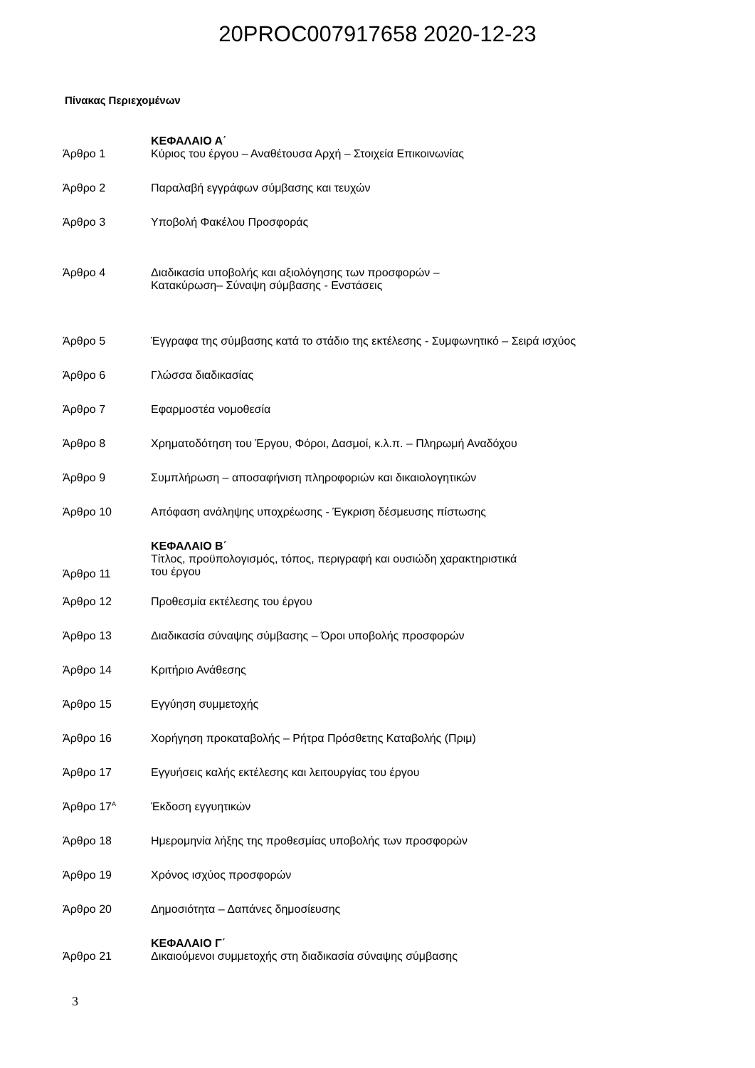20PROC007917658 2020-12-23
Πίνακας Περιεχομένων
| | ΚΕΦΑΛΑΙΟ Α΄ |
| Άρθρο 1 | Κύριος του έργου – Αναθέτουσα Αρχή – Στοιχεία Επικοινωνίας |
| Άρθρο 2 | Παραλαβή εγγράφων σύμβασης και τευχών |
| Άρθρο 3 | Υποβολή Φακέλου Προσφοράς |
| Άρθρο 4 | Διαδικασία υποβολής και αξιολόγησης των προσφορών – Κατακύρωση– Σύναψη σύμβασης - Ενστάσεις |
| Άρθρο 5 | Έγγραφα της σύμβασης κατά το στάδιο της εκτέλεσης - Συμφωνητικό – Σειρά ισχύος |
| Άρθρο 6 | Γλώσσα διαδικασίας |
| Άρθρο 7 | Εφαρμοστέα νομοθεσία |
| Άρθρο 8 | Χρηματοδότηση του Έργου, Φόροι, Δασμοί, κ.λ.π. – Πληρωμή Αναδόχου |
| Άρθρο 9 | Συμπλήρωση – αποσαφήνιση πληροφοριών και δικαιολογητικών |
| Άρθρο 10 | Απόφαση ανάληψης υποχρέωσης - Έγκριση δέσμευσης πίστωσης |
| | ΚΕΦΑΛΑΙΟ Β΄ |
| Άρθρο 11 | Τίτλος, προϋπολογισμός, τόπος, περιγραφή και ουσιώδη χαρακτηριστικά του έργου |
| Άρθρο 12 | Προθεσμία εκτέλεσης του έργου |
| Άρθρο 13 | Διαδικασία σύναψης σύμβασης – Όροι υποβολής προσφορών |
| Άρθρο 14 | Κριτήριο Ανάθεσης |
| Άρθρο 15 | Εγγύηση συμμετοχής |
| Άρθρο 16 | Χορήγηση προκαταβολής – Ρήτρα Πρόσθετης Καταβολής (Πριμ) |
| Άρθρο 17 | Εγγυήσεις καλής εκτέλεσης και λειτουργίας του έργου |
| Άρθρο 17<sup>Α</sup> | Έκδοση εγγυητικών |
| Άρθρο 18 | Ημερομηνία λήξης της προθεσμίας υποβολής των προσφορών |
| Άρθρο 19 | Χρόνος ισχύος προσφορών |
| Άρθρο 20 | Δημοσιότητα – Δαπάνες δημοσίευσης |
| | ΚΕΦΑΛΑΙΟ Γ΄ |
| Άρθρο 21 | Δικαιούμενοι συμμετοχής στη διαδικασία σύναψης σύμβασης |
3